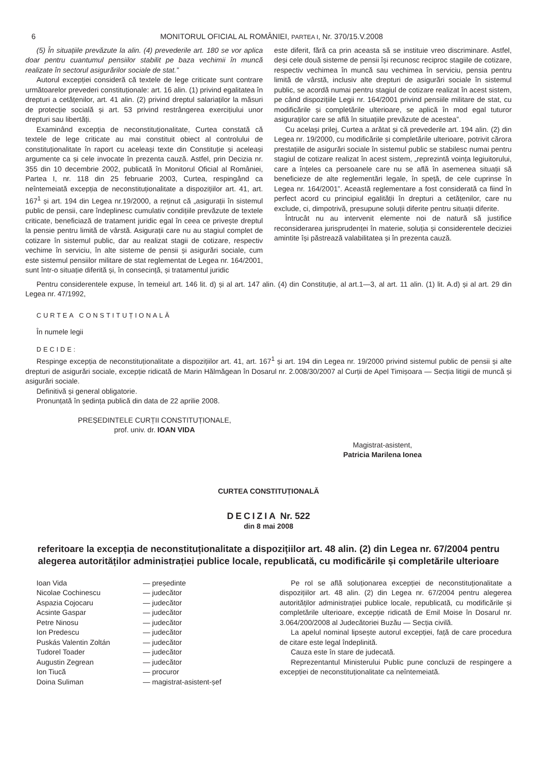6 MONITORUL OFICIAL AL ROMÂNIEI, PARTEA I, Nr. 370/15.V.2008
(5) În situațiile prevăzute la alin. (4) prevederile art. 180 se vor aplica doar pentru cuantumul pensiilor stabilit pe baza vechimii în muncă realizate în sectorul asigurărilor sociale de stat.”
Autorul excepției consideră că textele de lege criticate sunt contrare următoarelor prevederi constituționale: art. 16 alin. (1) privind egalitatea în drepturi a cetățenilor, art. 41 alin. (2) privind dreptul salariaților la măsuri de protecție socială și art. 53 privind restrângerea exercițiului unor drepturi sau libertăți.
Examinând excepția de neconstituționalitate, Curtea constată că textele de lege criticate au mai constituit obiect al controlului de constituționalitate în raport cu aceleași texte din Constituție și aceleași argumente ca și cele invocate în prezenta cauză. Astfel, prin Decizia nr. 355 din 10 decembrie 2002, publicată în Monitorul Oficial al României, Partea I, nr. 118 din 25 februarie 2003, Curtea, respingând ca neîntemeiată excepția de neconstituționalitate a dispozițiilor art. 41, art. 167<sup>1</sup> și art. 194 din Legea nr.19/2000, a reținut că „asigurații în sistemul public de pensii, care îndeplinesc cumulativ condițiile prevăzute de textele criticate, beneficiază de tratament juridic egal în ceea ce privește dreptul la pensie pentru limită de vârstă. Asigurații care nu au stagiul complet de cotizare în sistemul public, dar au realizat stagii de cotizare, respectiv vechime în serviciu, în alte sisteme de pensii și asigurări sociale, cum este sistemul pensiilor militare de stat reglementat de Legea nr. 164/2001, sunt într-o situație diferită și, în consecință, și tratamentul juridic
este diferit, fără ca prin aceasta să se instituie vreo discriminare. Astfel, deși cele două sisteme de pensii își recunosc reciproc stagiile de cotizare, respectiv vechimea în muncă sau vechimea în serviciu, pensia pentru limită de vârstă, inclusiv alte drepturi de asigurări sociale în sistemul public, se acordă numai pentru stagiul de cotizare realizat în acest sistem, pe când dispozițiile Legii nr. 164/2001 privind pensiile militare de stat, cu modificările și completările ulterioare, se aplică în mod egal tuturor asiguraților care se află în situațiile prevăzute de acestea”.
Cu același prilej, Curtea a arătat și că prevederile art. 194 alin. (2) din Legea nr. 19/2000, cu modificările și completările ulterioare, potrivit cărora prestațiile de asigurări sociale în sistemul public se stabilesc numai pentru stagiul de cotizare realizat în acest sistem, „reprezintă voința legiuitorului, care a înțeles ca persoanele care nu se află în asemenea situații să beneficieze de alte reglementări legale, în speță, de cele cuprinse în Legea nr. 164/2001”. Această reglementare a fost considerată ca fiind în perfect acord cu principiul egalității în drepturi a cetățenilor, care nu exclude, ci, dimpotrivă, presupune soluții diferite pentru situații diferite.
Întrucât nu au intervenit elemente noi de natură să justifice reconsiderarea jurisprudenței în materie, soluția și considerentele deciziei amintite își păstrează valabilitatea și în prezenta cauză.
Pentru considerentele expuse, în temeiul art. 146 lit. d) și al art. 147 alin. (4) din Constituție, al art.1—3, al art. 11 alin. (1) lit. A.d) și al art. 29 din Legea nr. 47/1992,
CURTEA CONSTITUȚIONALĂ
În numele legii
DECIDE:
Respinge excepția de neconstituționalitate a dispozițiilor art. 41, art. 167<sup>1</sup> și art. 194 din Legea nr. 19/2000 privind sistemul public de pensii și alte drepturi de asigurări sociale, excepție ridicată de Marin Hălmăgean în Dosarul nr. 2.008/30/2007 al Curții de Apel Timișoara — Secția litigii de muncă și asigurări sociale.
Definitivă și general obligatorie.
Pronunțată în ședința publică din data de 22 aprilie 2008.
PREȘEDINTELE CURȚII CONSTITUȚIONALE,
prof. univ. dr. IOAN VIDA
Magistrat-asistent,
Patricia Marilena Ionea
CURTEA CONSTITUȚIONALĂ
DECIZIA Nr. 522
din 8 mai 2008
referitoare la excepția de neconstituționalitate a dispozițiilor art. 48 alin. (2) din Legea nr. 67/2004 pentru alegerea autorităților administrației publice locale, republicată, cu modificările și completările ulterioare
| Ioan Vida | — președinte |
| Nicolae Cochinescu | — judecător |
| Aspazia Cojocaru | — judecător |
| Acsinte Gaspar | — judecător |
| Petre Ninosu | — judecător |
| Ion Predescu | — judecător |
| Puskás Valentin Zoltán | — judecător |
| Tudorel Toader | — judecător |
| Augustin Zegrean | — judecător |
| Ion Tiucă | — procuror |
| Doina Suliman | — magistrat-asistent-șef |
Pe rol se află soluționarea excepției de neconstituționalitate a dispozițiilor art. 48 alin. (2) din Legea nr. 67/2004 pentru alegerea autorităților administrației publice locale, republicată, cu modificările și completările ulterioare, excepție ridicată de Emil Moise în Dosarul nr. 3.064/200/2008 al Judecătoriei Buzău — Secția civilă.
La apelul nominal lipsește autorul excepției, față de care procedura de citare este legal îndeplinită.
Cauza este în stare de judecată.
Reprezentantul Ministerului Public pune concluzii de respingere a excepției de neconstituționalitate ca neîntemeiată.